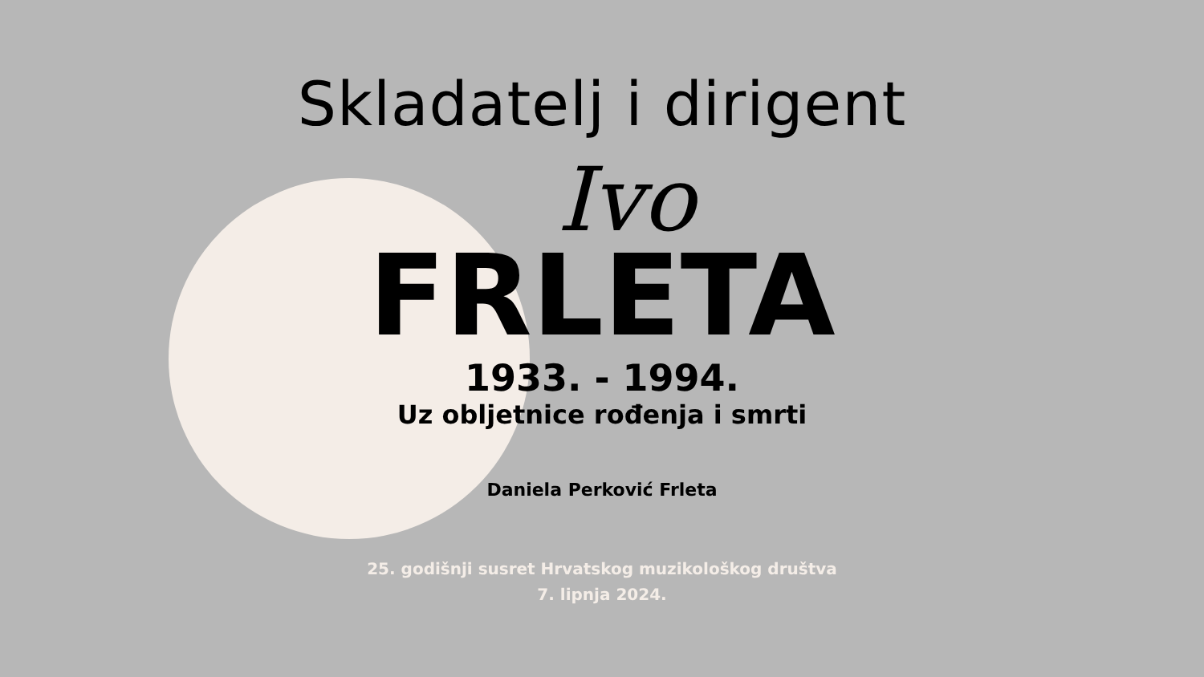Skladatelj i dirigent
Ivo
FRLETA
1933. - 1994.
Uz obljetnice rođenja i smrti
Daniela Perković Frleta
25. godišnji susret Hrvatskog muzikološkog društva
7. lipnja 2024.